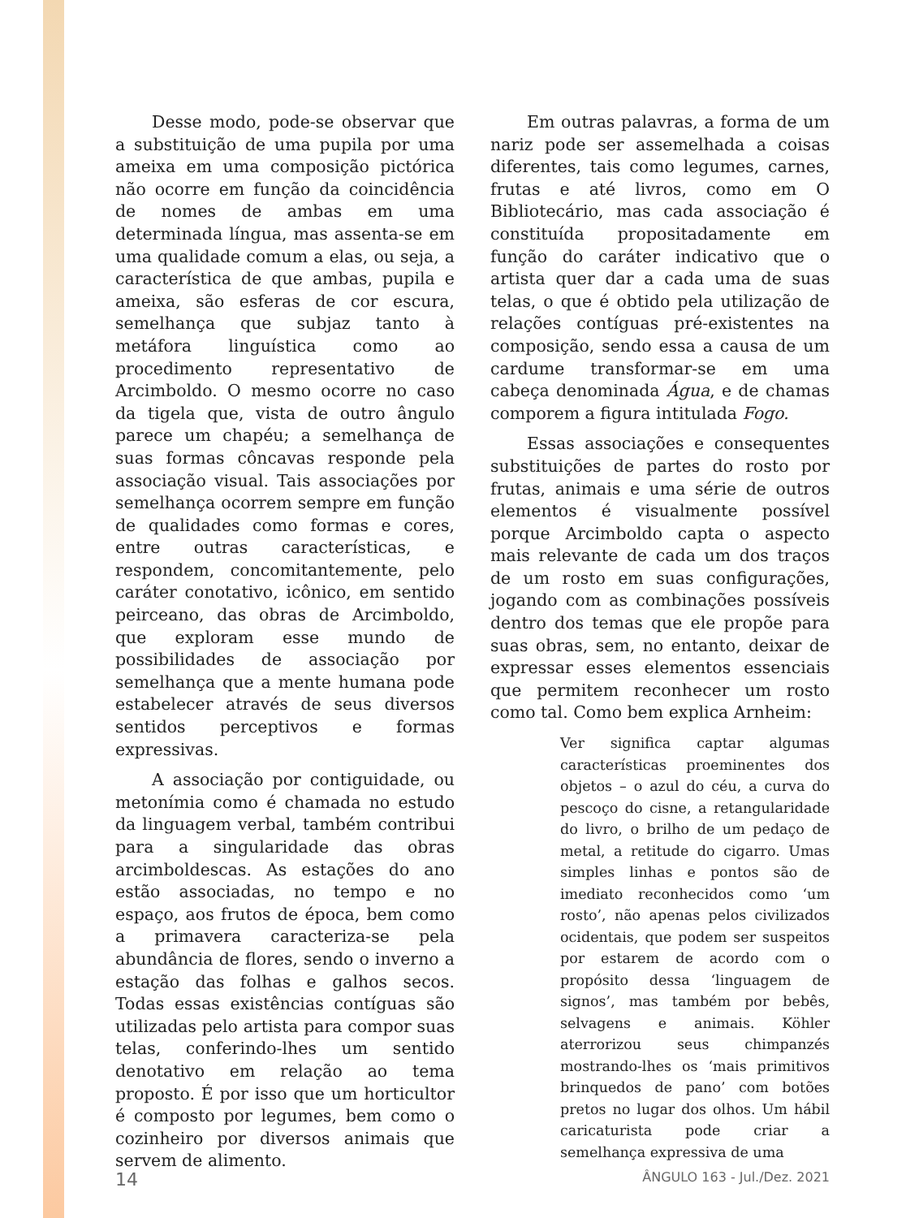Desse modo, pode-se observar que a substituição de uma pupila por uma ameixa em uma composição pictórica não ocorre em função da coincidência de nomes de ambas em uma determinada língua, mas assenta-se em uma qualidade comum a elas, ou seja, a característica de que ambas, pupila e ameixa, são esferas de cor escura, semelhança que subjaz tanto à metáfora linguística como ao procedimento representativo de Arcimboldo. O mesmo ocorre no caso da tigela que, vista de outro ângulo parece um chapéu; a semelhança de suas formas côncavas responde pela associação visual. Tais associações por semelhança ocorrem sempre em função de qualidades como formas e cores, entre outras características, e respondem, concomitantemente, pelo caráter conotativo, icônico, em sentido peirceano, das obras de Arcimboldo, que exploram esse mundo de possibilidades de associação por semelhança que a mente humana pode estabelecer através de seus diversos sentidos perceptivos e formas expressivas.
A associação por contiguidade, ou metonímia como é chamada no estudo da linguagem verbal, também contribui para a singularidade das obras arcimboldescas. As estações do ano estão associadas, no tempo e no espaço, aos frutos de época, bem como a primavera caracteriza-se pela abundância de flores, sendo o inverno a estação das folhas e galhos secos. Todas essas existências contíguas são utilizadas pelo artista para compor suas telas, conferindo-lhes um sentido denotativo em relação ao tema proposto. É por isso que um horticultor é composto por legumes, bem como o cozinheiro por diversos animais que servem de alimento.
Em outras palavras, a forma de um nariz pode ser assemelhada a coisas diferentes, tais como legumes, carnes, frutas e até livros, como em O Bibliotecário, mas cada associação é constituída propositadamente em função do caráter indicativo que o artista quer dar a cada uma de suas telas, o que é obtido pela utilização de relações contíguas pré-existentes na composição, sendo essa a causa de um cardume transformar-se em uma cabeça denominada Água, e de chamas comporem a figura intitulada Fogo.
Essas associações e consequentes substituições de partes do rosto por frutas, animais e uma série de outros elementos é visualmente possível porque Arcimboldo capta o aspecto mais relevante de cada um dos traços de um rosto em suas configurações, jogando com as combinações possíveis dentro dos temas que ele propõe para suas obras, sem, no entanto, deixar de expressar esses elementos essenciais que permitem reconhecer um rosto como tal. Como bem explica Arnheim:
Ver significa captar algumas características proeminentes dos objetos – o azul do céu, a curva do pescoço do cisne, a retangularidade do livro, o brilho de um pedaço de metal, a retitude do cigarro. Umas simples linhas e pontos são de imediato reconhecidos como ‘um rosto’, não apenas pelos civilizados ocidentais, que podem ser suspeitos por estarem de acordo com o propósito dessa ‘linguagem de signos’, mas também por bebês, selvagens e animais. Köhler aterrorizou seus chimpanzés mostrando-lhes os ‘mais primitivos brinquedos de pano’ com botões pretos no lugar dos olhos. Um hábil caricaturista pode criar a semelhança expressiva de uma
14 ÂNGULO 163 - Jul./Dez. 2021